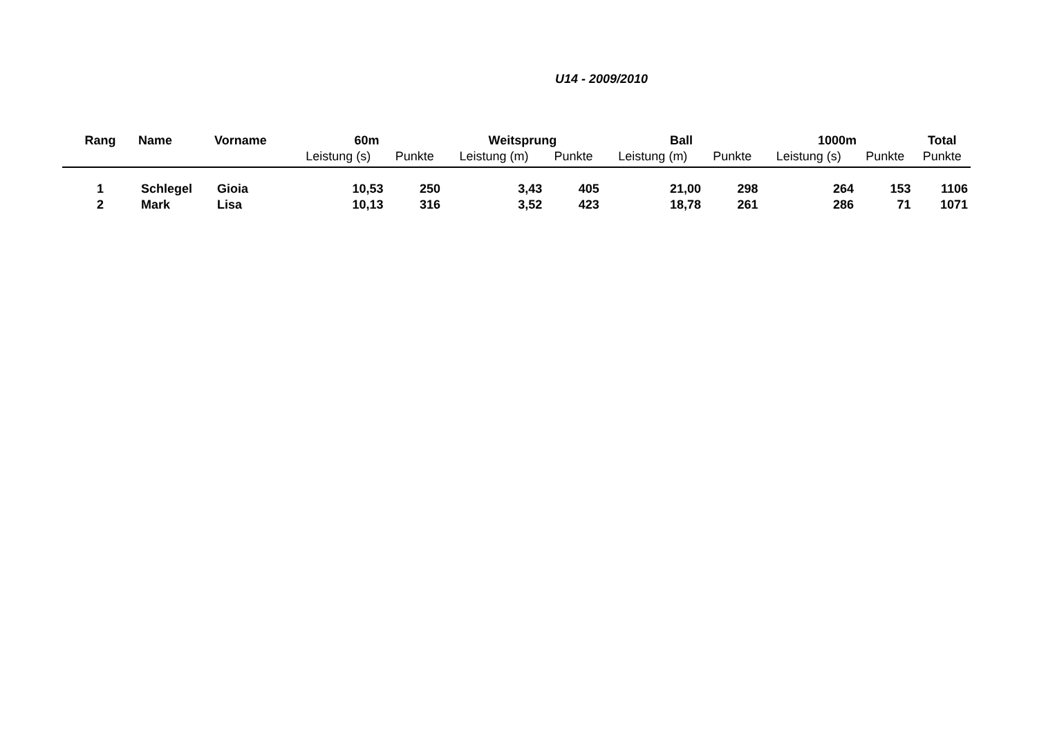U14 - 2009/2010
| Rang | Name | Vorname | 60m | | Weitsprung | | Ball | | 1000m | | Total |
| --- | --- | --- | --- | --- | --- | --- | --- | --- | --- | --- | --- |
| | | | Leistung (s) | Punkte | Leistung (m) | Punkte | Leistung (m) | Punkte | Leistung (s) | Punkte | Punkte |
| 1 | Schlegel | Gioia | 10,53 | 250 | 3,43 | 405 | 21,00 | 298 | 264 | 153 | 1106 |
| 2 | Mark | Lisa | 10,13 | 316 | 3,52 | 423 | 18,78 | 261 | 286 | 71 | 1071 |